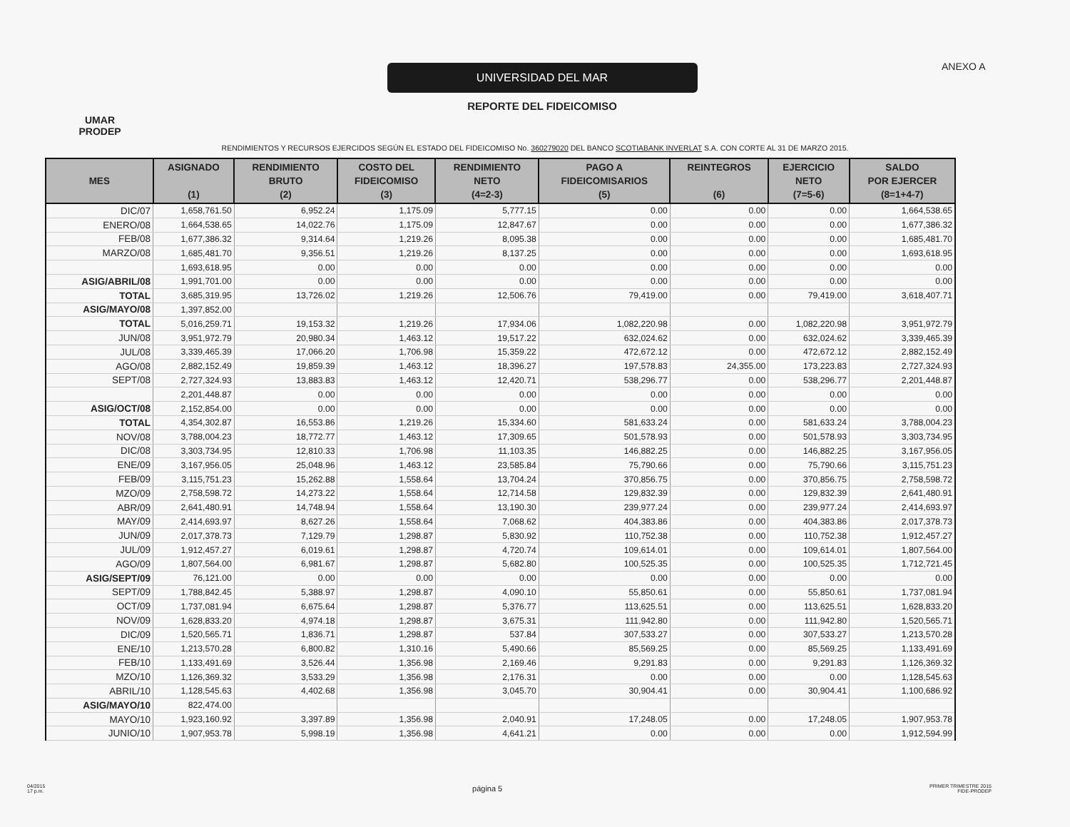UMAR
PRODEP
UNIVERSIDAD DEL MAR
REPORTE DEL FIDEICOMISO
ANEXO A
RENDIMIENTOS Y RECURSOS EJERCIDOS SEGÚN EL ESTADO DEL FIDEICOMISO No. 360279020 DEL BANCO SCOTIABANK INVERLAT S.A. CON CORTE AL 31 DE MARZO 2015.
| MES | ASIGNADO (1) | RENDIMIENTO BRUTO (2) | COSTO DEL FIDEICOMISO (3) | RENDIMIENTO NETO (4=2-3) | PAGO A FIDEICOMISARIOS (5) | REINTEGROS (6) | EJERCICIO NETO (7=5-6) | SALDO POR EJERCER (8=1+4-7) |
| --- | --- | --- | --- | --- | --- | --- | --- | --- |
| DIC/07 | 1,658,761.50 | 6,952.24 | 1,175.09 | 5,777.15 | 0.00 | 0.00 | 0.00 | 1,664,538.65 |
| ENERO/08 | 1,664,538.65 | 14,022.76 | 1,175.09 | 12,847.67 | 0.00 | 0.00 | 0.00 | 1,677,386.32 |
| FEB/08 | 1,677,386.32 | 9,314.64 | 1,219.26 | 8,095.38 | 0.00 | 0.00 | 0.00 | 1,685,481.70 |
| MARZO/08 | 1,685,481.70 | 9,356.51 | 1,219.26 | 8,137.25 | 0.00 | 0.00 | 0.00 | 1,693,618.95 |
| | 1,693,618.95 | 0.00 | 0.00 | 0.00 | 0.00 | 0.00 | 0.00 | 0.00 |
| ASIG/ABRIL/08 | 1,991,701.00 | 0.00 | 0.00 | 0.00 | 0.00 | 0.00 | 0.00 | 0.00 |
| TOTAL | 3,685,319.95 | 13,726.02 | 1,219.26 | 12,506.76 | 79,419.00 | 0.00 | 79,419.00 | 3,618,407.71 |
| ASIG/MAYO/08 | 1,397,852.00 | | | | | | | |
| TOTAL | 5,016,259.71 | 19,153.32 | 1,219.26 | 17,934.06 | 1,082,220.98 | 0.00 | 1,082,220.98 | 3,951,972.79 |
| JUN/08 | 3,951,972.79 | 20,980.34 | 1,463.12 | 19,517.22 | 632,024.62 | 0.00 | 632,024.62 | 3,339,465.39 |
| JUL/08 | 3,339,465.39 | 17,066.20 | 1,706.98 | 15,359.22 | 472,672.12 | 0.00 | 472,672.12 | 2,882,152.49 |
| AGO/08 | 2,882,152.49 | 19,859.39 | 1,463.12 | 18,396.27 | 197,578.83 | 24,355.00 | 173,223.83 | 2,727,324.93 |
| SEPT/08 | 2,727,324.93 | 13,883.83 | 1,463.12 | 12,420.71 | 538,296.77 | 0.00 | 538,296.77 | 2,201,448.87 |
| | 2,201,448.87 | 0.00 | 0.00 | 0.00 | 0.00 | 0.00 | 0.00 | 0.00 |
| ASIG/OCT/08 | 2,152,854.00 | 0.00 | 0.00 | 0.00 | 0.00 | 0.00 | 0.00 | 0.00 |
| TOTAL | 4,354,302.87 | 16,553.86 | 1,219.26 | 15,334.60 | 581,633.24 | 0.00 | 581,633.24 | 3,788,004.23 |
| NOV/08 | 3,788,004.23 | 18,772.77 | 1,463.12 | 17,309.65 | 501,578.93 | 0.00 | 501,578.93 | 3,303,734.95 |
| DIC/08 | 3,303,734.95 | 12,810.33 | 1,706.98 | 11,103.35 | 146,882.25 | 0.00 | 146,882.25 | 3,167,956.05 |
| ENE/09 | 3,167,956.05 | 25,048.96 | 1,463.12 | 23,585.84 | 75,790.66 | 0.00 | 75,790.66 | 3,115,751.23 |
| FEB/09 | 3,115,751.23 | 15,262.88 | 1,558.64 | 13,704.24 | 370,856.75 | 0.00 | 370,856.75 | 2,758,598.72 |
| MZO/09 | 2,758,598.72 | 14,273.22 | 1,558.64 | 12,714.58 | 129,832.39 | 0.00 | 129,832.39 | 2,641,480.91 |
| ABR/09 | 2,641,480.91 | 14,748.94 | 1,558.64 | 13,190.30 | 239,977.24 | 0.00 | 239,977.24 | 2,414,693.97 |
| MAY/09 | 2,414,693.97 | 8,627.26 | 1,558.64 | 7,068.62 | 404,383.86 | 0.00 | 404,383.86 | 2,017,378.73 |
| JUN/09 | 2,017,378.73 | 7,129.79 | 1,298.87 | 5,830.92 | 110,752.38 | 0.00 | 110,752.38 | 1,912,457.27 |
| JUL/09 | 1,912,457.27 | 6,019.61 | 1,298.87 | 4,720.74 | 109,614.01 | 0.00 | 109,614.01 | 1,807,564.00 |
| AGO/09 | 1,807,564.00 | 6,981.67 | 1,298.87 | 5,682.80 | 100,525.35 | 0.00 | 100,525.35 | 1,712,721.45 |
| ASIG/SEPT/09 | 76,121.00 | 0.00 | 0.00 | 0.00 | 0.00 | 0.00 | 0.00 | 0.00 |
| SEPT/09 | 1,788,842.45 | 5,388.97 | 1,298.87 | 4,090.10 | 55,850.61 | 0.00 | 55,850.61 | 1,737,081.94 |
| OCT/09 | 1,737,081.94 | 6,675.64 | 1,298.87 | 5,376.77 | 113,625.51 | 0.00 | 113,625.51 | 1,628,833.20 |
| NOV/09 | 1,628,833.20 | 4,974.18 | 1,298.87 | 3,675.31 | 111,942.80 | 0.00 | 111,942.80 | 1,520,565.71 |
| DIC/09 | 1,520,565.71 | 1,836.71 | 1,298.87 | 537.84 | 307,533.27 | 0.00 | 307,533.27 | 1,213,570.28 |
| ENE/10 | 1,213,570.28 | 6,800.82 | 1,310.16 | 5,490.66 | 85,569.25 | 0.00 | 85,569.25 | 1,133,491.69 |
| FEB/10 | 1,133,491.69 | 3,526.44 | 1,356.98 | 2,169.46 | 9,291.83 | 0.00 | 9,291.83 | 1,126,369.32 |
| MZO/10 | 1,126,369.32 | 3,533.29 | 1,356.98 | 2,176.31 | 0.00 | 0.00 | 0.00 | 1,128,545.63 |
| ABRIL/10 | 1,128,545.63 | 4,402.68 | 1,356.98 | 3,045.70 | 30,904.41 | 0.00 | 30,904.41 | 1,100,686.92 |
| ASIG/MAYO/10 | 822,474.00 | | | | | | | |
| MAYO/10 | 1,923,160.92 | 3,397.89 | 1,356.98 | 2,040.91 | 17,248.05 | 0.00 | 17,248.05 | 1,907,953.78 |
| JUNIO/10 | 1,907,953.78 | 5,998.19 | 1,356.98 | 4,641.21 | 0.00 | 0.00 | 0.00 | 1,912,594.99 |
04/2015
17 p.m.
página 5
PRIMER TRIMESTRE 2015
FIDE-PRODEP